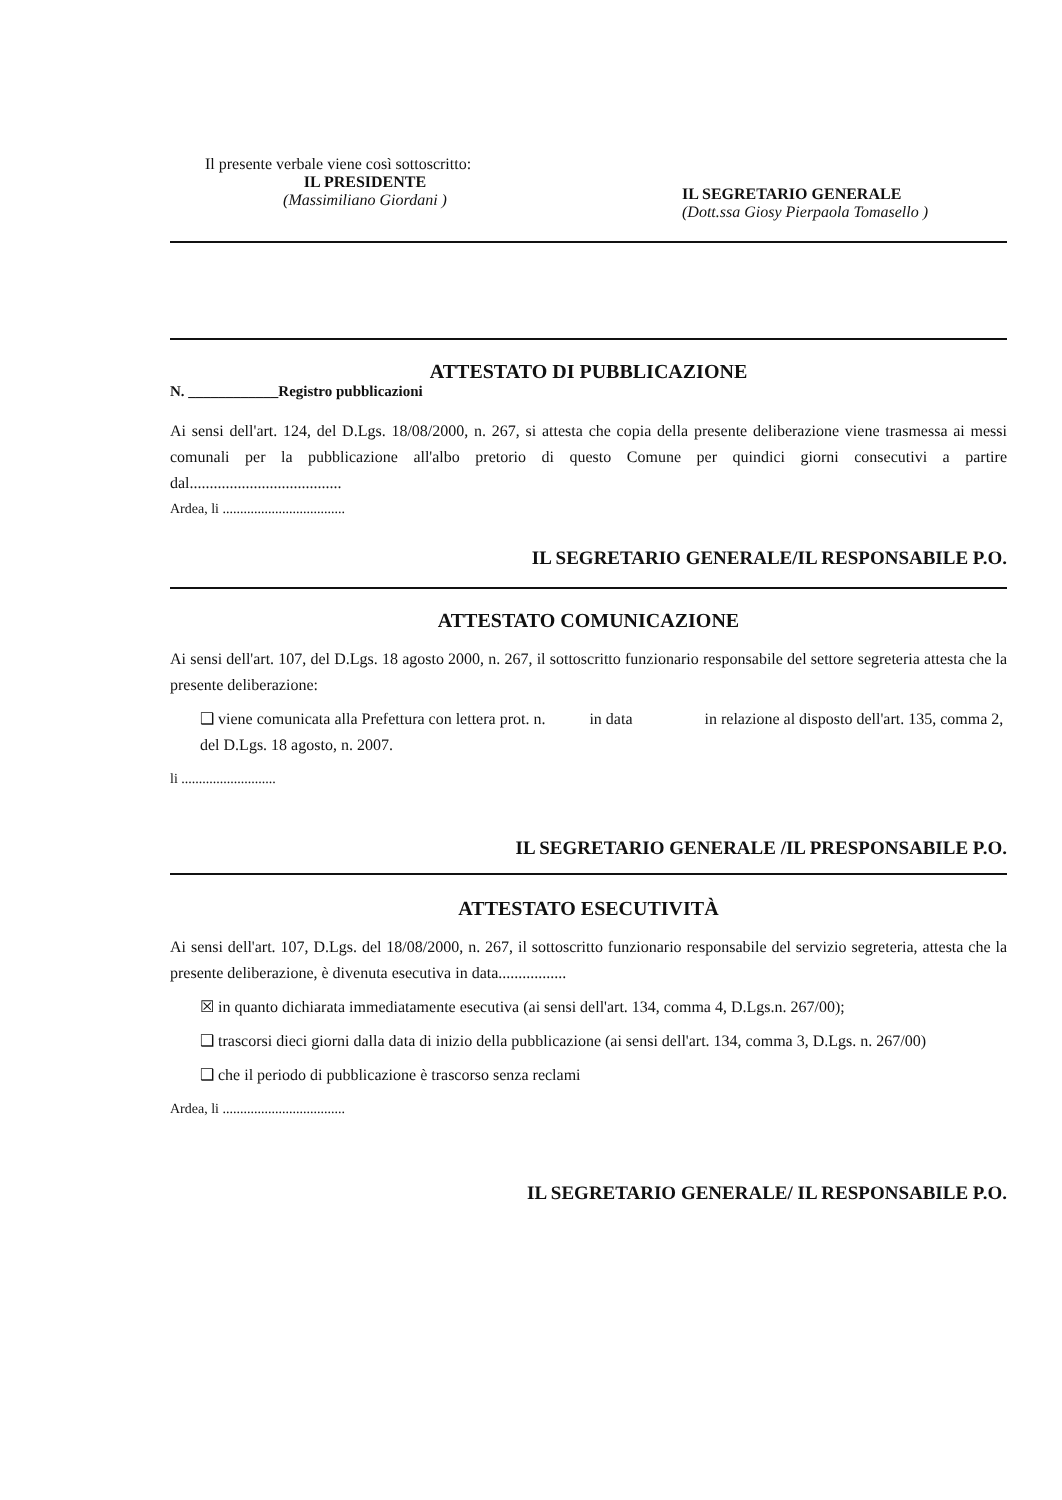Il presente verbale viene così sottoscritto:
IL PRESIDENTE
(Massimiliano Giordani )
IL SEGRETARIO GENERALE
(Dott.ssa Giosy Pierpaola Tomasello )
ATTESTATO DI PUBBLICAZIONE
N. ____________Registro pubblicazioni
Ai sensi dell'art. 124, del D.Lgs. 18/08/2000, n. 267, si attesta che copia della presente deliberazione viene trasmessa ai messi comunali per la pubblicazione all'albo pretorio di questo Comune per quindici giorni consecutivi a partire dal......................................
Ardea, li ...................................
IL SEGRETARIO GENERALE/IL RESPONSABILE P.O.
ATTESTATO COMUNICAZIONE
Ai sensi dell'art. 107, del D.Lgs. 18 agosto 2000, n. 267, il sottoscritto funzionario responsabile del settore segreteria attesta che la presente deliberazione:
❑ viene comunicata alla Prefettura con lettera prot. n. in data in relazione al disposto dell'art. 135, comma 2, del D.Lgs. 18 agosto, n. 2007.
li ...........................
IL SEGRETARIO GENERALE /IL PRESPONSABILE P.O.
ATTESTATO ESECUTIVITÀ
Ai sensi dell'art. 107, D.Lgs. del 18/08/2000, n. 267, il sottoscritto funzionario responsabile del servizio segreteria, attesta che la presente deliberazione, è divenuta esecutiva in data.................
☒ in quanto dichiarata immediatamente esecutiva (ai sensi dell'art. 134, comma 4, D.Lgs.n. 267/00);
❑ trascorsi dieci giorni dalla data di inizio della pubblicazione (ai sensi dell'art. 134, comma 3, D.Lgs. n. 267/00)
❑ che il periodo di pubblicazione è trascorso senza reclami
Ardea, li ...................................
IL SEGRETARIO GENERALE/ IL RESPONSABILE P.O.